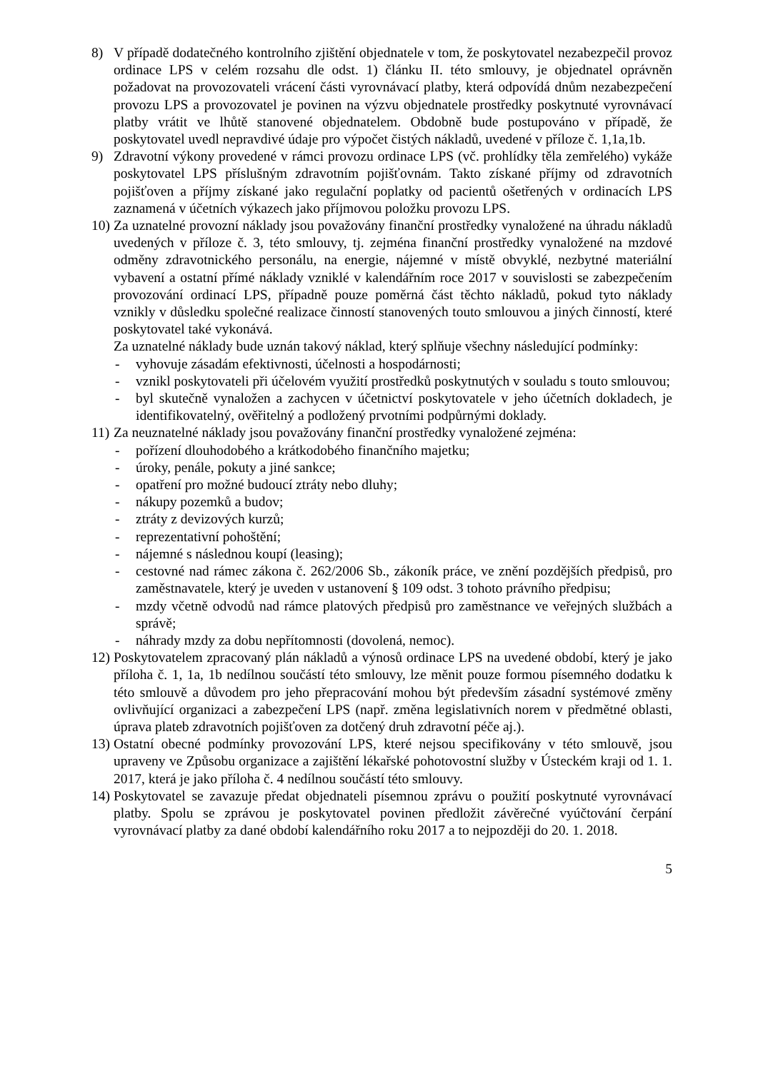8) V případě dodatečného kontrolního zjištění objednatele v tom, že poskytovatel nezabezpečil provoz ordinace LPS v celém rozsahu dle odst. 1) článku II. této smlouvy, je objednatel oprávněn požadovat na provozovateli vrácení části vyrovnávací platby, která odpovídá dnům nezabezpečení provozu LPS a provozovatel je povinen na výzvu objednatele prostředky poskytnuté vyrovnávací platby vrátit ve lhůtě stanovené objednatelem. Obdobně bude postupováno v případě, že poskytovatel uvedl nepravdivé údaje pro výpočet čistých nákladů, uvedené v příloze č. 1,1a,1b.
9) Zdravotní výkony provedené v rámci provozu ordinace LPS (vč. prohlídky těla zemřelého) vykáže poskytovatel LPS příslušným zdravotním pojišťovnám. Takto získané příjmy od zdravotních pojišťoven a příjmy získané jako regulační poplatky od pacientů ošetřených v ordinacích LPS zaznamená v účetních výkazech jako příjmovou položku provozu LPS.
10)
Za uznatelné provozní náklady jsou považovány finanční prostředky vynaložené na úhradu nákladů uvedených v příloze č. 3, této smlouvy, tj. zejména finanční prostředky vynaložené na mzdové odměny zdravotnického personálu, na energie, nájemné v místě obvyklé, nezbytné materiální vybavení a ostatní přímé náklady vzniklé v kalendářním roce 2017 v souvislosti se zabezpečením provozování ordinací LPS, případně pouze poměrná část těchto nákladů, pokud tyto náklady vznikly v důsledku společné realizace činností stanovených touto smlouvou a jiných činností, které poskytovatel také vykonává.
Za uznatelné náklady bude uznán takový náklad, který splňuje všechny následující podmínky:
- vyhovuje zásadám efektivnosti, účelnosti a hospodárnosti;
- vznikl poskytovateli při účelovém využití prostředků poskytnutých v souladu s touto smlouvou;
- byl skutečně vynaložen a zachycen v účetnictví poskytovatele v jeho účetních dokladech, je identifikovatelný, ověřitelný a podložený prvotními podpůrnými doklady.
11)
Za neuznatelné náklady jsou považovány finanční prostředky vynaložené zejména:
- pořízení dlouhodobého a krátkodobého finančního majetku;
- úroky, penále, pokuty a jiné sankce;
- opatření pro možné budoucí ztráty nebo dluhy;
- nákupy pozemků a budov;
- ztráty z devizových kurzů;
- reprezentativní pohoštění;
- nájemné s následnou koupí (leasing);
- cestovné nad rámec zákona č. 262/2006 Sb., zákoník práce, ve znění pozdějších předpisů, pro zaměstnavatele, který je uveden v ustanovení § 109 odst. 3 tohoto právního předpisu;
- mzdy včetně odvodů nad rámce platových předpisů pro zaměstnance ve veřejných službách a správě;
- náhrady mzdy za dobu nepřítomnosti (dovolená, nemoc).
12)
Poskytovatelem zpracovaný plán nákladů a výnosů ordinace LPS na uvedené období, který je jako příloha č. 1, 1a, 1b nedílnou součástí této smlouvy, lze měnit pouze formou písemného dodatku k této smlouvě a důvodem pro jeho přepracování mohou být především zásadní systémové změny ovlivňující organizaci a zabezpečení LPS (např. změna legislativních norem v předmětné oblasti, úprava plateb zdravotních pojišťoven za dotčený druh zdravotní péče aj.).
13)
Ostatní obecné podmínky provozování LPS, které nejsou specifikovány v této smlouvě, jsou upraveny ve Způsobu organizace a zajištění lékařské pohotovostní služby v Ústeckém kraji od 1. 1. 2017, která je jako příloha č. 4 nedílnou součástí této smlouvy.
14)
Poskytovatel se zavazuje předat objednateli písemnou zprávu o použití poskytnuté vyrovnávací platby. Spolu se zprávou je poskytovatel povinen předložit závěrečné vyúčtování čerpání vyrovnávací platby za dané období kalendářního roku 2017 a to nejpozději do 20. 1. 2018.
5